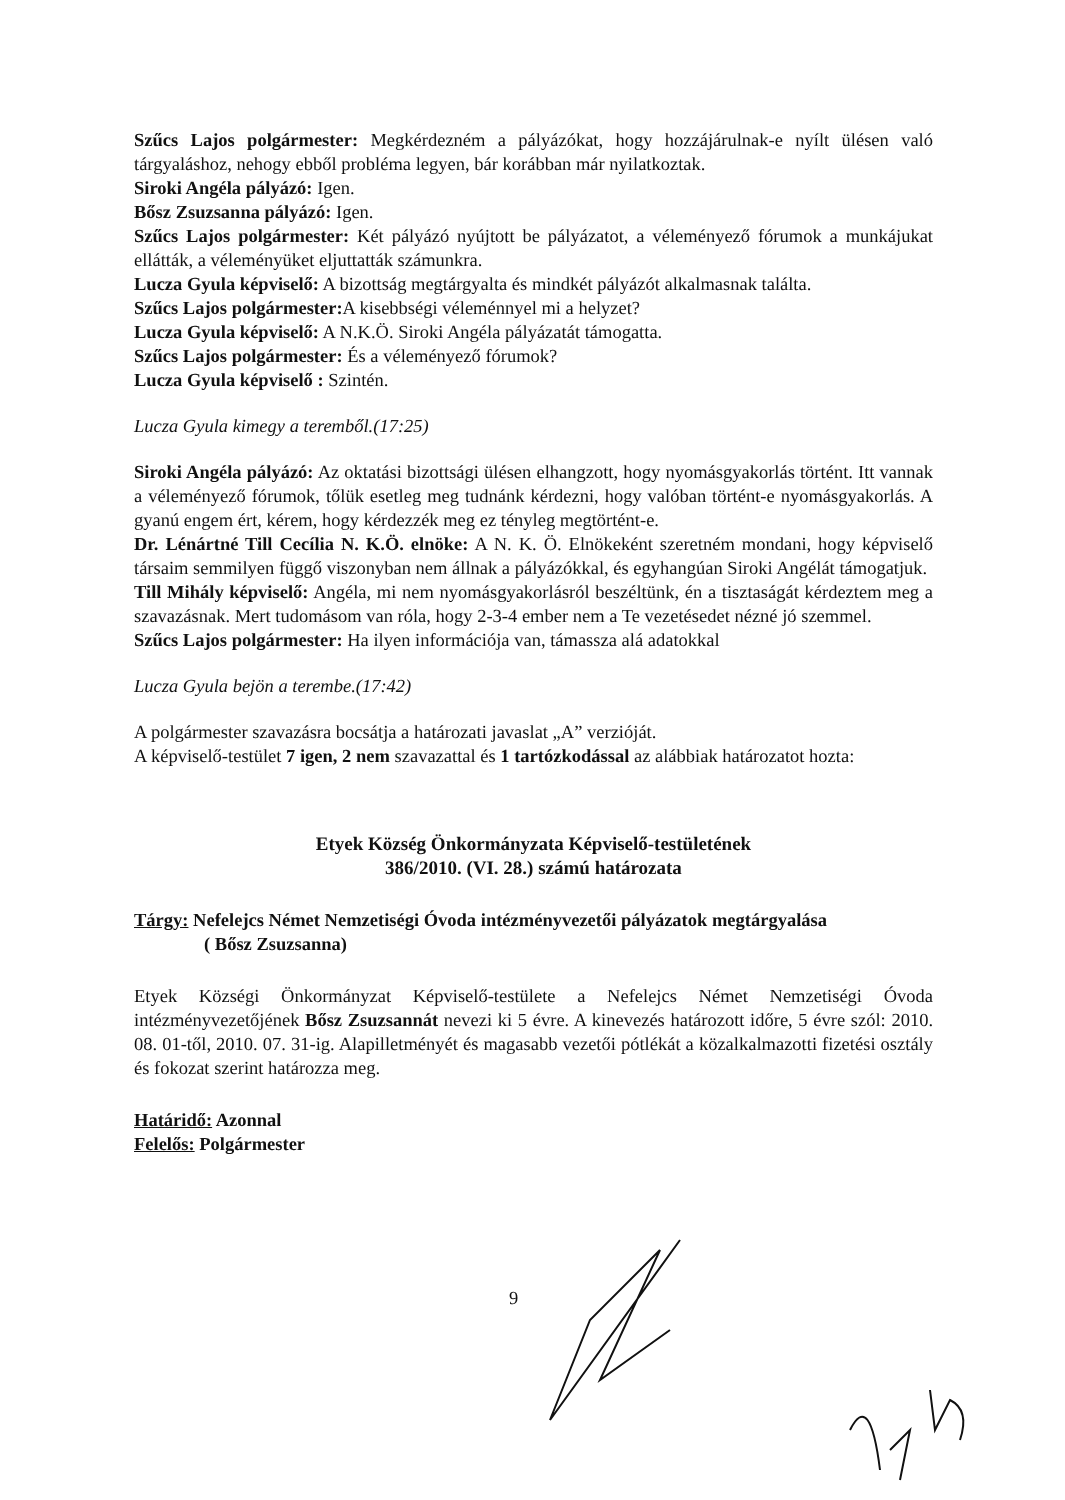Szűcs Lajos polgármester: Megkérdezném a pályázókat, hogy hozzájárulnak-e nyílt ülésen való tárgyaláshoz, nehogy ebből probléma legyen, bár korábban már nyilatkoztak.
Siroki Angéla pályázó: Igen.
Bősz Zsuzsanna pályázó: Igen.
Szűcs Lajos polgármester: Két pályázó nyújtott be pályázatot, a véleményező fórumok a munkájukat ellátták, a véleményüket eljuttatták számunkra.
Lucza Gyula képviselő: A bizottság megtárgyalta és mindkét pályázót alkalmasnak találta.
Szűcs Lajos polgármester: A kisebbségi véleménnyel mi a helyzet?
Lucza Gyula képviselő: A N.K.Ö. Siroki Angéla pályázatát támogatta.
Szűcs Lajos polgármester: És a véleményező fórumok?
Lucza Gyula képviselő : Szintén.
Lucza Gyula kimegy a teremből.(17:25)
Siroki Angéla pályázó: Az oktatási bizottsági ülésen elhangzott, hogy nyomásgyakorlás történt. Itt vannak a véleményező fórumok, tőlük esetleg meg tudnánk kérdezni, hogy valóban történt-e nyomásgyakorlás. A gyanú engem ért, kérem, hogy kérdezzék meg ez tényleg megtörtént-e.
Dr. Lénártné Till Cecília N. K.Ö. elnöke: A N. K. Ö. Elnökeként szeretném mondani, hogy képviselő társaim semmilyen függő viszonyban nem állnak a pályázókkal, és egyhangúan Siroki Angélát támogatjuk.
Till Mihály képviselő: Angéla, mi nem nyomásgyakorlásról beszéltünk, én a tisztaságát kérdeztem meg a szavazásnak. Mert tudomásom van róla, hogy 2-3-4 ember nem a Te vezetésedet nézné jó szemmel.
Szűcs Lajos polgármester: Ha ilyen információja van, támassza alá adatokkal
Lucza Gyula bejön a terembe.(17:42)
A polgármester szavazásra bocsátja a határozati javaslat „A” verzióját.
A képviselő-testület 7 igen, 2 nem szavazattal és 1 tartózkodással az alábbiak határozatot hozta:
Etyek Község Önkormányzata Képviselő-testületének
386/2010. (VI. 28.) számú határozata
Tárgy: Nefelejcs Német Nemzetiségi Óvoda intézményvezetői pályázatok megtárgyalása
( Bősz Zsuzsanna)
Etyek Községi Önkormányzat Képviselő-testülete a Nefelejcs Német Nemzetiségi Óvoda intézményvezetőjének Bősz Zsuzsannát nevezi ki 5 évre. A kinevezés határozott időre, 5 évre szól: 2010. 08. 01-től, 2010. 07. 31-ig. Alapilletményét és magasabb vezetői pótlékát a közalkalmazotti fizetési osztály és fokozat szerint határozza meg.
Határidő: Azonnal
Felelős: Polgármester
9